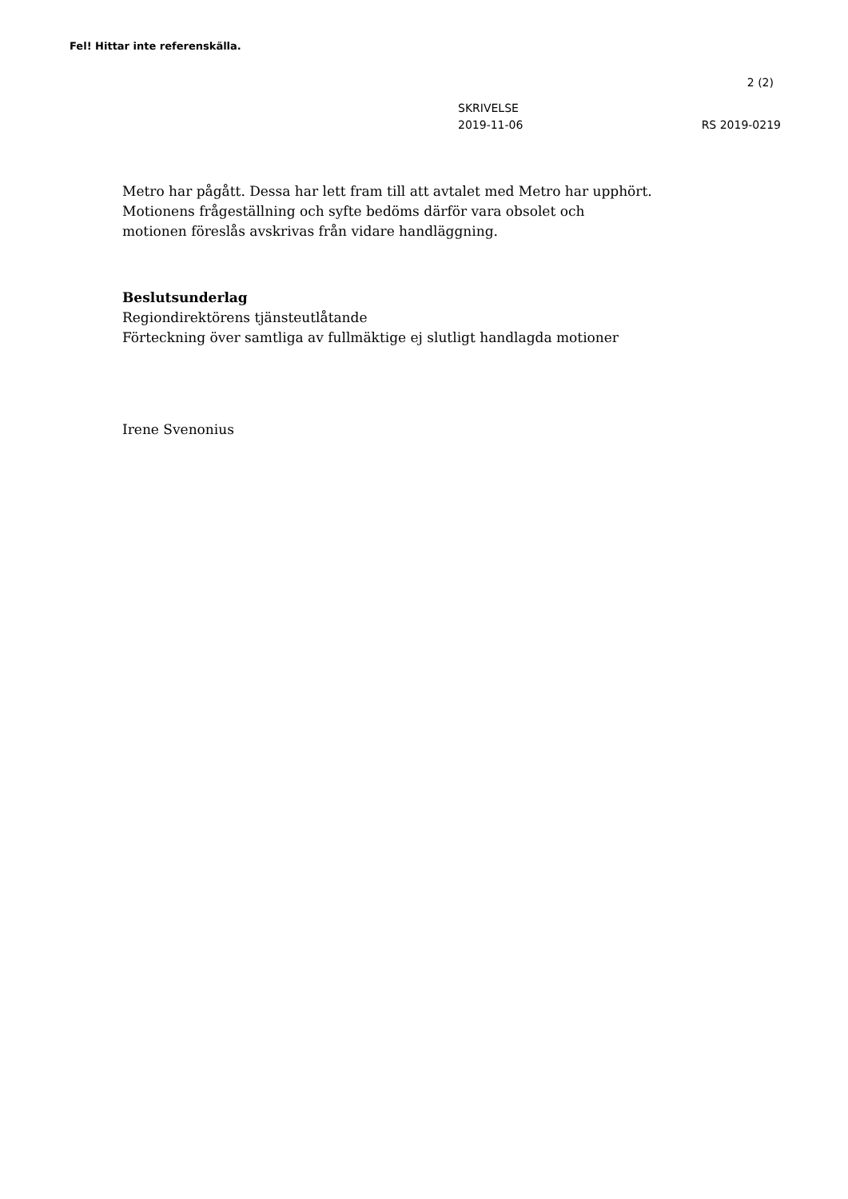Fel! Hittar inte referenskälla.
2 (2)
SKRIVELSE
2019-11-06
RS 2019-0219
Metro har pågått. Dessa har lett fram till att avtalet med Metro har upphört.
Motionens frågeställning och syfte bedöms därför vara obsolet och
motionen föreslås avskrivas från vidare handläggning.
Beslutsunderlag
Regiondirektörens tjänsteutlåtande
Förteckning över samtliga av fullmäktige ej slutligt handlagda motioner
Irene Svenonius